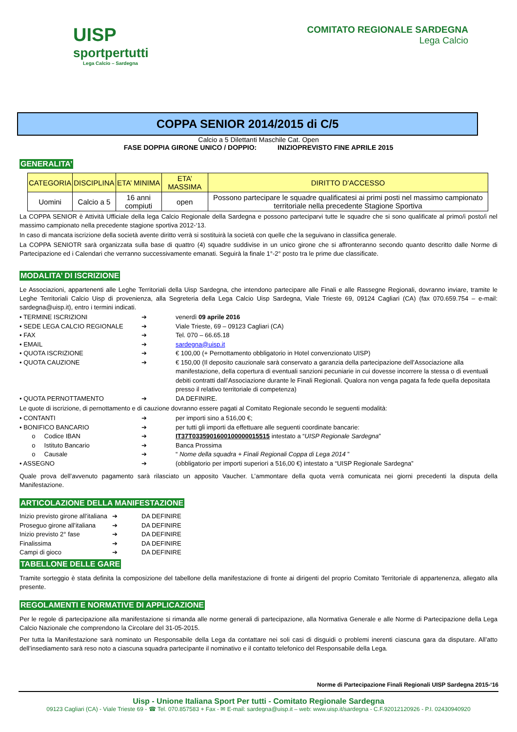UISP
sportpertutti
Lega Calcio – Sardegna
COMITATO REGIONALE SARDEGNA
Lega Calcio
COPPA SENIOR 2014/2015 di C/5
Calcio a 5 Dilettanti Maschile Cat. Open
FASE DOPPIA GIRONE UNICO / DOPPIO: INIZIOPREVISTO FINE APRILE 2015
GENERALITA’
| CATEGORIA | DISCIPLINA | ETA’ MINIMA | ETA’ MASSIMA | DIRITTO D’ACCESSO |
| --- | --- | --- | --- | --- |
| Uomini | Calcio a 5 | 16 anni compiuti | open | Possono partecipare le squadre qualificatesi ai primi posti nel massimo campionato territoriale nella precedente Stagione Sportiva |
La COPPA SENIOR è Attività Ufficiale della lega Calcio Regionale della Sardegna e possono parteciparvi tutte le squadre che si sono qualificate al primo/i posto/i nel massimo campionato nella precedente stagione sportiva 2012-‘13.
In caso di mancata iscrizione della società avente diritto verrà si sostituirà la società con quelle che la seguivano in classifica generale.
La COPPA SENIOTR sarà organizzata sulla base di quattro (4) squadre suddivise in un unico girone che si affronteranno secondo quanto descritto dalle Norme di Partecipazione ed i Calendari che verranno successivamente emanati. Seguirà la finale 1°-2° posto tra le prime due classificate.
MODALITA’ DI ISCRIZIONE
Le Associazioni, appartenenti alle Leghe Territoriali della Uisp Sardegna, che intendono partecipare alle Finali e alle Rassegne Regionali, dovranno inviare, tramite le Leghe Territoriali Calcio Uisp di provenienza, alla Segreteria della Lega Calcio Uisp Sardegna, Viale Trieste 69, 09124 Cagliari (CA) (fax 070.659.754 – e-mail: sardegna@uisp.it), entro i termini indicati.
• TERMINE ISCRIZIONI ➔ venerdì 09 aprile 2016
• SEDE LEGA CALCIO REGIONALE ➔ Viale Trieste, 69 – 09123 Cagliari (CA)
• FAX ➔ Tel. 070 – 66.65.18
• EMAIL ➔ sardegna@uisp.it
• QUOTA ISCRIZIONE ➔ € 100,00 (+ Pernottamento obbligatorio in Hotel convenzionato UISP)
• QUOTA CAUZIONE ➔ € 150,00 (Il deposito cauzionale sarà conservato a garanzia della partecipazione dell’Associazione alla manifestazione, della copertura di eventuali sanzioni pecuniarie in cui dovesse incorrere la stessa o di eventuali debiti contratti dall’Associazione durante le Finali Regionali. Qualora non venga pagata fa fede quella depositata presso il relativo territoriale di competenza)
• QUOTA PERNOTTAMENTO ➔ DA DEFINIRE.
Le quote di iscrizione, di pernottamento e di cauzione dovranno essere pagati al Comitato Regionale secondo le seguenti modalità:
• CONTANTI ➔ per importi sino a 516,00 €;
• BONIFICO BANCARIO ➔ per tutti gli importi da effettuare alle seguenti coordinate bancarie:
o Codice IBAN ➔ IT37T0335901600100000015515 intestato a “UISP Regionale Sardegna”
o Istituto Bancario ➔ Banca Prossima
o Causale ➔ “ Nome della squadra + Finali Regionali Coppa di Lega 2014 ”
• ASSEGNO ➔ (obbligatorio per importi superiori a 516,00 €) intestato a “UISP Regionale Sardegna”
Quale prova dell’avvenuto pagamento sarà rilasciato un apposito Vaucher. L’ammontare della quota verrà comunicata nei giorni precedenti la disputa della Manifestazione.
ARTICOLAZIONE DELLA MANIFESTAZIONE
Inizio previsto girone all’italiana
➔ DA DEFINIRE
Proseguo girone all’italiana
➔ DA DEFINIRE
Inizio previsto 2° fase ➔ DA DEFINIRE
Finalissima ➔ DA DEFINIRE
Campi di gioco ➔ DA DEFINIRE
TABELLONE DELLE GARE
Tramite sorteggio è stata definita la composizione del tabellone della manifestazione di fronte ai dirigenti del proprio Comitato Territoriale di appartenenza, allegato alla presente.
REGOLAMENTI E NORMATIVE DI APPLICAZIONE
Per le regole di partecipazione alla manifestazione si rimanda alle norme generali di partecipazione, alla Normativa Generale e alle Norme di Partecipazione della Lega Calcio Nazionale che comprendono la Circolare del 31-05-2015.
Per tutta la Manifestazione sarà nominato un Responsabile della Lega da contattare nei soli casi di disguidi o problemi inerenti ciascuna gara da disputare. All’atto dell’insediamento sarà reso noto a ciascuna squadra partecipante il nominativo e il contatto telefonico del Responsabile della Lega.
Norme di Partecipazione Finali Regionali UISP Sardegna 2015-‘16
Uisp - Unione Italiana Sport Per tutti - Comitato Regionale Sardegna
09123 Cagliari (CA) - Viale Trieste 69 - ☎ Tel. 070.857583 + Fax - ✉ E-mail: sardegna@uisp.it – web: www.uisp.it/sardegna - C.F.92012120926 - P.I. 02430940920